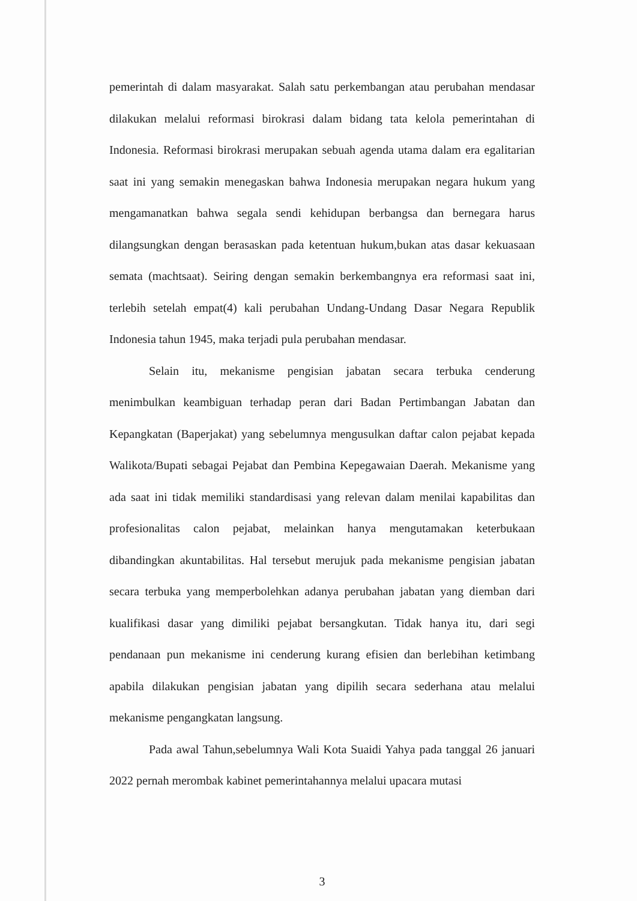pemerintah di dalam masyarakat. Salah satu perkembangan atau perubahan mendasar dilakukan melalui reformasi birokrasi dalam bidang tata kelola pemerintahan di Indonesia. Reformasi birokrasi merupakan sebuah agenda utama dalam era egalitarian saat ini yang semakin menegaskan bahwa Indonesia merupakan negara hukum yang mengamanatkan bahwa segala sendi kehidupan berbangsa dan bernegara harus dilangsungkan dengan berasaskan pada ketentuan hukum,bukan atas dasar kekuasaan semata (machtsaat). Seiring dengan semakin berkembangnya era reformasi saat ini, terlebih setelah empat(4) kali perubahan Undang-Undang Dasar Negara Republik Indonesia tahun 1945, maka terjadi pula perubahan mendasar.
Selain itu, mekanisme pengisian jabatan secara terbuka cenderung menimbulkan keambiguan terhadap peran dari Badan Pertimbangan Jabatan dan Kepangkatan (Baperjakat) yang sebelumnya mengusulkan daftar calon pejabat kepada Walikota/Bupati sebagai Pejabat dan Pembina Kepegawaian Daerah. Mekanisme yang ada saat ini tidak memiliki standardisasi yang relevan dalam menilai kapabilitas dan profesionalitas calon pejabat, melainkan hanya mengutamakan keterbukaan dibandingkan akuntabilitas. Hal tersebut merujuk pada mekanisme pengisian jabatan secara terbuka yang memperbolehkan adanya perubahan jabatan yang diemban dari kualifikasi dasar yang dimiliki pejabat bersangkutan. Tidak hanya itu, dari segi pendanaan pun mekanisme ini cenderung kurang efisien dan berlebihan ketimbang apabila dilakukan pengisian jabatan yang dipilih secara sederhana atau melalui mekanisme pengangkatan langsung.
Pada awal Tahun,sebelumnya Wali Kota Suaidi Yahya pada tanggal 26 januari 2022 pernah merombak kabinet pemerintahannya melalui upacara mutasi
3